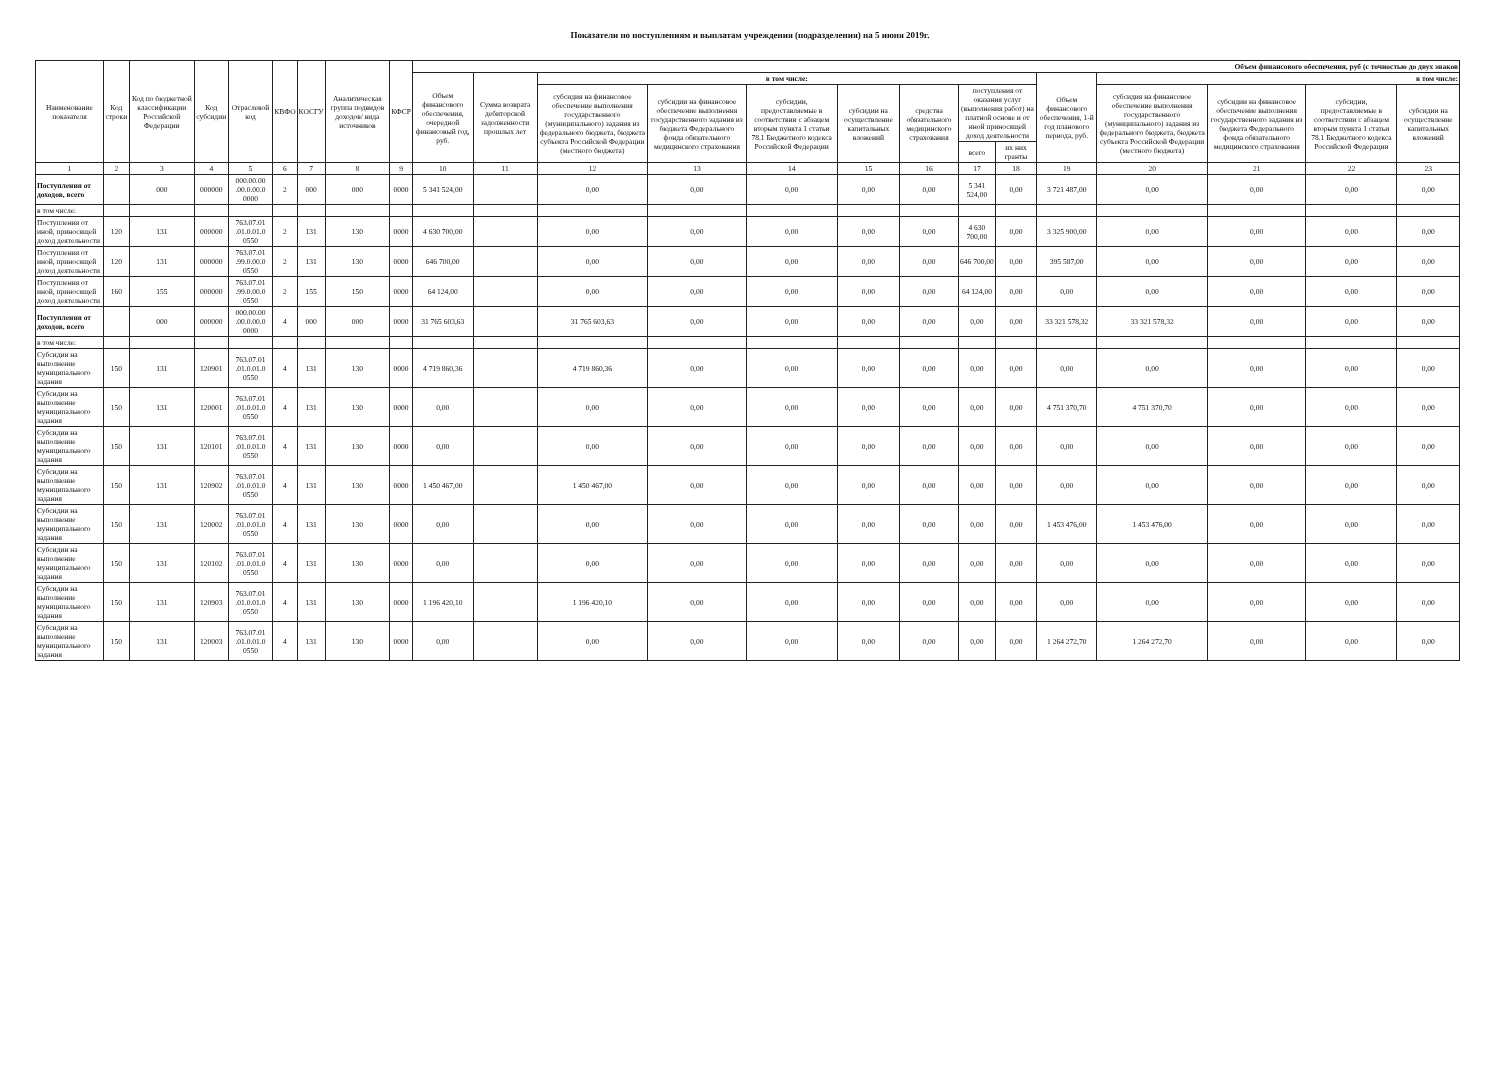Показатели по поступлениям и выплатам учреждения (подразделения) на 5 июня 2019г.
| Наименование показателя | Код строки | Код по бюджетной классификации Российской Федерации | Код субсидии | Отраслевой код | КВФО | КОСГУ | Аналитическая группа подвидов доходов/ вида источников | КФСР | Объем финансового обеспечения, руб (с точностью до двух знаков | | | | | | | | | | | | | |
| --- | --- | --- | --- | --- | --- | --- | --- | --- | --- | --- | --- | --- | --- | --- | --- | --- | --- | --- | --- | --- | --- | --- |
| | | | | | | | | | Объем финансового обеспечения, очередной финансовый год, руб. | Сумма возврата дебиторской задолженности прошлых лет | в том числе: | | | | | | | Объем финансового обеспечения, 1-й год планового периода, руб. | в том числе: | | | |
| | | | | | | | | | | | субсидия на финансовое обеспечение выполнения государственного (муниципального) задания из федерального бюджета, бюджета субъекта Российской Федерации (местного бюджета) | субсидии на финансовое обеспечение выполнения государственного задания из бюджета Федерального фонда обязательного медицинского страхования | субсидии, предоставляемые в соответствии с абзацем вторым пункта 1 статьи 78.1 Бюджетного кодекса Российской Федерации | субсидии на осуществление капитальных вложений | средства обязательного медицинского страхования | поступления от оказания услуг (выполнения работ) на платной основе и от иной приносящей доход деятельности | | | субсидия на финансовое обеспечение выполнения государственного (муниципального) задания из федерального бюджета, бюджета субъекта Российской Федерации (местного бюджета) | субсидии на финансовое обеспечение выполнения государственного задания из бюджета Федерального фонда обязательного медицинского страхования | субсидии, предоставляемые в соответствии с абзацем вторым пункта 1 статьи 78.1 Бюджетного кодекса Российской Федерации | субсидии на осуществление капитальных вложений |
| | | | | | | | | | | | | | | | | всего | их них гранты | | | | | |
| 1 | 2 | 3 | 4 | 5 | 6 | 7 | 8 | 9 | 10 | 11 | 12 | 13 | 14 | 15 | 16 | 17 | 18 | 19 | 20 | 21 | 22 | 23 |
| Поступления от доходов, всего | | 000 | 000000 | 000.00.00 .00.0.00.0 0000 | 2 | 000 | 000 | 0000 | 5 341 524,00 | | 0,00 | 0,00 | 0,00 | 0,00 | 0,00 | 5 341 524,00 | 0,00 | 3 721 487,00 | 0,00 | 0,00 | 0,00 | 0,00 |
| в том числе: | | | | | | | | | | | | | | | | | | | | | | |
| Поступления от иной, приносящей доход деятельности | 120 | 131 | 000000 | 763.07.01 .01.0.01.0 0550 | 2 | 131 | 130 | 0000 | 4 630 700,00 | | 0,00 | 0,00 | 0,00 | 0,00 | 0,00 | 4 630 700,00 | 0,00 | 3 325 900,00 | 0,00 | 0,00 | 0,00 | 0,00 |
| Поступления от иной, приносящей доход деятельности | 120 | 131 | 000000 | 763.07.01 .99.0.00.0 0550 | 2 | 131 | 130 | 0000 | 646 700,00 | | 0,00 | 0,00 | 0,00 | 0,00 | 0,00 | 646 700,00 | 0,00 | 395 587,00 | 0,00 | 0,00 | 0,00 | 0,00 |
| Поступления от иной, приносящей доход деятельности | 160 | 155 | 000000 | 763.07.01 .99.0.00.0 0550 | 2 | 155 | 150 | 0000 | 64 124,00 | | 0,00 | 0,00 | 0,00 | 0,00 | 0,00 | 64 124,00 | 0,00 | 0,00 | 0,00 | 0,00 | 0,00 | 0,00 |
| Поступления от доходов, всего | | 000 | 000000 | 000.00.00 .00.0.00.0 0000 | 4 | 000 | 000 | 0000 | 31 765 603,63 | | 31 765 603,63 | 0,00 | 0,00 | 0,00 | 0,00 | 0,00 | 0,00 | 33 321 578,32 | 33 321 578,32 | 0,00 | 0,00 | 0,00 |
| в том числе: | | | | | | | | | | | | | | | | | | | | | | |
| Субсидии на выполнение муниципального задания | 150 | 131 | 120901 | 763.07.01 .01.0.01.0 0550 | 4 | 131 | 130 | 0000 | 4 719 860,36 | | 4 719 860,36 | 0,00 | 0,00 | 0,00 | 0,00 | 0,00 | 0,00 | 0,00 | 0,00 | 0,00 | 0,00 | 0,00 |
| Субсидии на выполнение муниципального задания | 150 | 131 | 120001 | 763.07.01 .01.0.01.0 0550 | 4 | 131 | 130 | 0000 | 0,00 | | 0,00 | 0,00 | 0,00 | 0,00 | 0,00 | 0,00 | 0,00 | 4 751 370,70 | 4 751 370,70 | 0,00 | 0,00 | 0,00 |
| Субсидии на выполнение муниципального задания | 150 | 131 | 120101 | 763.07.01 .01.0.01.0 0550 | 4 | 131 | 130 | 0000 | 0,00 | | 0,00 | 0,00 | 0,00 | 0,00 | 0,00 | 0,00 | 0,00 | 0,00 | 0,00 | 0,00 | 0,00 | 0,00 |
| Субсидии на выполнение муниципального задания | 150 | 131 | 120902 | 763.07.01 .01.0.01.0 0550 | 4 | 131 | 130 | 0000 | 1 450 467,00 | | 1 450 467,00 | 0,00 | 0,00 | 0,00 | 0,00 | 0,00 | 0,00 | 0,00 | 0,00 | 0,00 | 0,00 | 0,00 |
| Субсидии на выполнение муниципального задания | 150 | 131 | 120002 | 763.07.01 .01.0.01.0 0550 | 4 | 131 | 130 | 0000 | 0,00 | | 0,00 | 0,00 | 0,00 | 0,00 | 0,00 | 0,00 | 0,00 | 1 453 476,00 | 1 453 476,00 | 0,00 | 0,00 | 0,00 |
| Субсидии на выполнение муниципального задания | 150 | 131 | 120102 | 763.07.01 .01.0.01.0 0550 | 4 | 131 | 130 | 0000 | 0,00 | | 0,00 | 0,00 | 0,00 | 0,00 | 0,00 | 0,00 | 0,00 | 0,00 | 0,00 | 0,00 | 0,00 | 0,00 |
| Субсидии на выполнение муниципального задания | 150 | 131 | 120903 | 763.07.01 .01.0.01.0 0550 | 4 | 131 | 130 | 0000 | 1 196 420,10 | | 1 196 420,10 | 0,00 | 0,00 | 0,00 | 0,00 | 0,00 | 0,00 | 0,00 | 0,00 | 0,00 | 0,00 | 0,00 |
| Субсидии на выполнение муниципального задания | 150 | 131 | 120003 | 763.07.01 .01.0.01.0 0550 | 4 | 131 | 130 | 0000 | 0,00 | | 0,00 | 0,00 | 0,00 | 0,00 | 0,00 | 0,00 | 0,00 | 1 264 272,70 | 1 264 272,70 | 0,00 | 0,00 | 0,00 |